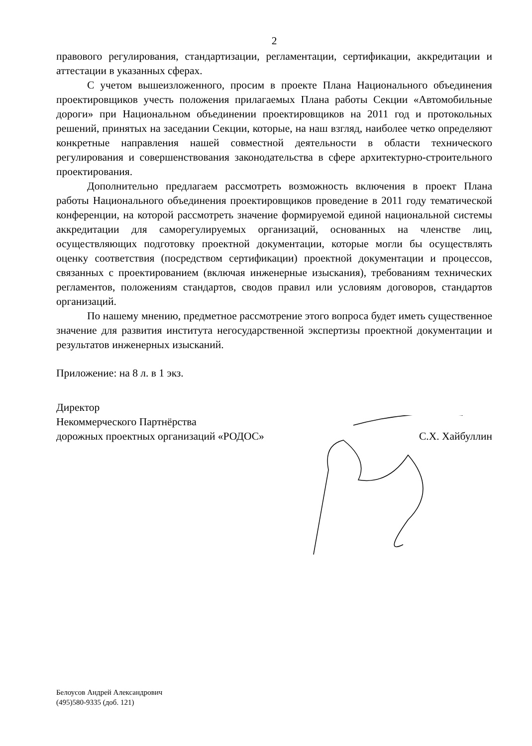2
правового регулирования, стандартизации, регламентации, сертификации, аккредитации и аттестации в указанных сферах.
С учетом вышеизложенного, просим в проекте Плана Национального объединения проектировщиков учесть положения прилагаемых Плана работы Секции «Автомобильные дороги» при Национальном объединении проектировщиков на 2011 год и протокольных решений, принятых на заседании Секции, которые, на наш взгляд, наиболее четко определяют конкретные направления нашей совместной деятельности в области технического регулирования и совершенствования законодательства в сфере архитектурно-строительного проектирования.
Дополнительно предлагаем рассмотреть возможность включения в проект Плана работы Национального объединения проектировщиков проведение в 2011 году тематической конференции, на которой рассмотреть значение формируемой единой национальной системы аккредитации для саморегулируемых организаций, основанных на членстве лиц, осуществляющих подготовку проектной документации, которые могли бы осуществлять оценку соответствия (посредством сертификации) проектной документации и процессов, связанных с проектированием (включая инженерные изыскания), требованиям технических регламентов, положениям стандартов, сводов правил или условиям договоров, стандартов организаций.
По нашему мнению, предметное рассмотрение этого вопроса будет иметь существенное значение для развития института негосударственной экспертизы проектной документации и результатов инженерных изысканий.
Приложение: на 8 л. в 1 экз.
Директор
Некоммерческого Партнёрства
дорожных проектных организаций «РОДОС»
С.Х. Хайбуллин
Белоусов Андрей Александрович
(495)580-9335 (доб. 121)